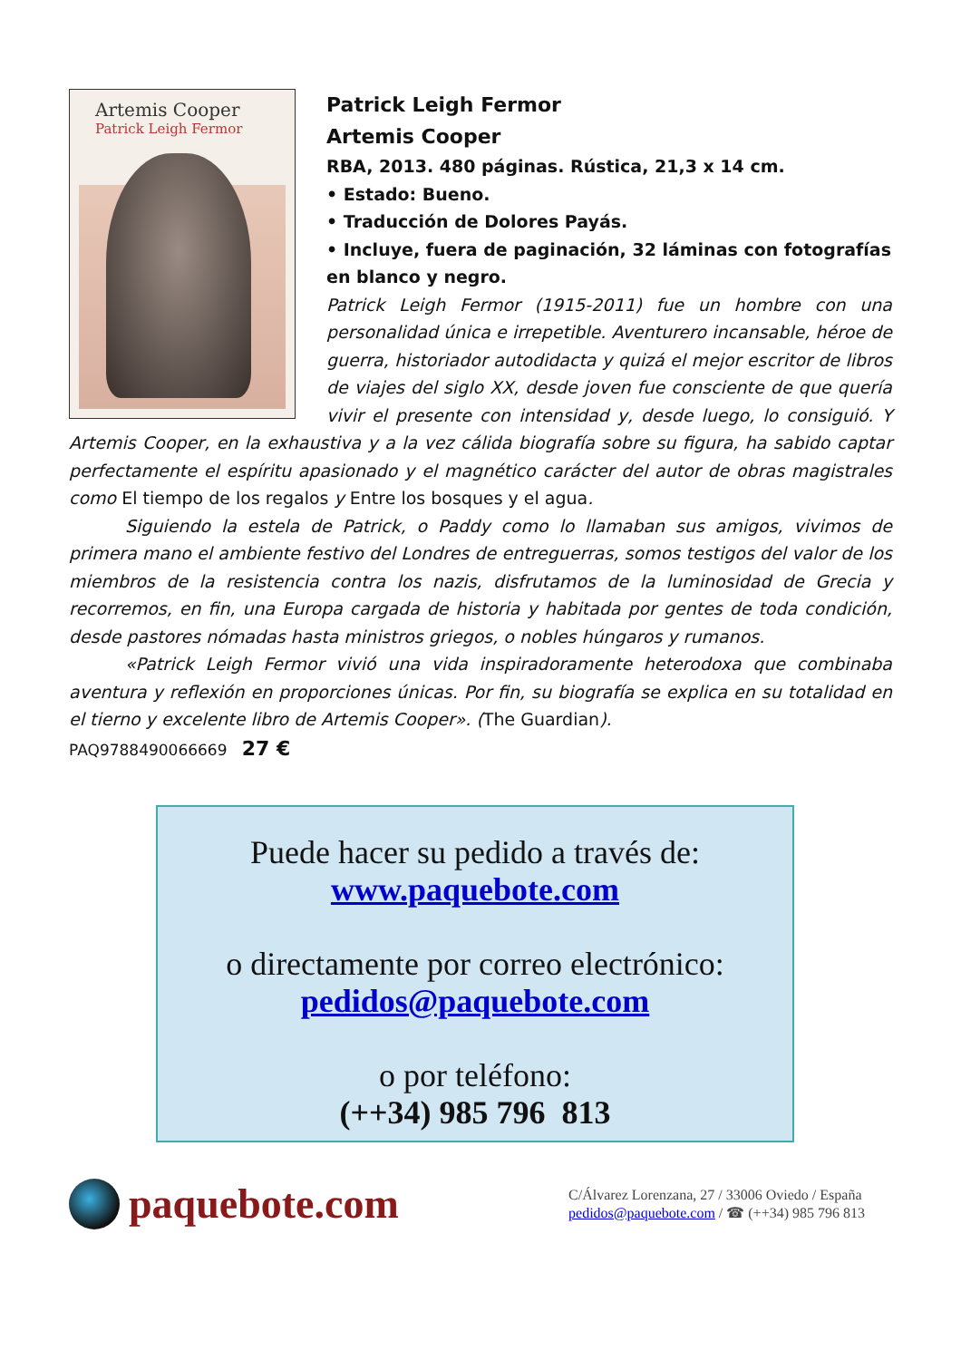Artemis Cooper
Patrick Leigh Fermor
Patrick Leigh Fermor
Artemis Cooper
RBA, 2013. 480 páginas. Rústica, 21,3 x 14 cm.
• Estado: Bueno.
• Traducción de Dolores Payás.
• Incluye, fuera de paginación, 32 láminas con fotografías en blanco y negro.
Patrick Leigh Fermor (1915-2011) fue un hombre con una personalidad única e irrepetible. Aventurero incansable, héroe de guerra, historiador autodidacta y quizá el mejor escritor de libros de viajes del siglo XX, desde joven fue consciente de que quería vivir el presente con intensidad y, desde luego, lo consiguió. Y Artemis Cooper, en la exhaustiva y a la vez cálida biografía sobre su figura, ha sabido captar perfectamente el espíritu apasionado y el magnético carácter del autor de obras magistrales como El tiempo de los regalos y Entre los bosques y el agua.
Siguiendo la estela de Patrick, o Paddy como lo llamaban sus amigos, vivimos de primera mano el ambiente festivo del Londres de entreguerras, somos testigos del valor de los miembros de la resistencia contra los nazis, disfrutamos de la luminosidad de Grecia y recorremos, en fin, una Europa cargada de historia y habitada por gentes de toda condición, desde pastores nómadas hasta ministros griegos, o nobles húngaros y rumanos.
«Patrick Leigh Fermor vivió una vida inspiradoramente heterodoxa que combinaba aventura y reflexión en proporciones únicas. Por fin, su biografía se explica en su totalidad en el tierno y excelente libro de Artemis Cooper». (The Guardian).
PAQ9788490066669 27 €
Puede hacer su pedido a través de:
www.paquebote.com
o directamente por correo electrónico:
pedidos@paquebote.com
o por teléfono:
(++34) 985 796 813
paquebote.com
C/Álvarez Lorenzana, 27 / 33006 Oviedo / España
pedidos@paquebote.com / ☎ (++34) 985 796 813